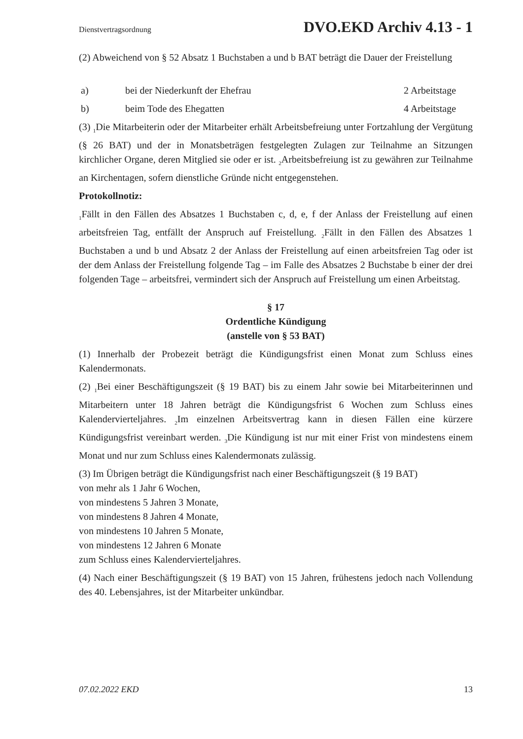Dienstvertragsordnung DVO.EKD Archiv 4.13 - 1
(2) Abweichend von § 52 Absatz 1 Buchstaben a und b BAT beträgt die Dauer der Freistellung
a) bei der Niederkunft der Ehefrau 2 Arbeitstage
b) beim Tode des Ehegatten 4 Arbeitstage
(3) <sub>1</sub>Die Mitarbeiterin oder der Mitarbeiter erhält Arbeitsbefreiung unter Fortzahlung der Vergütung (§ 26 BAT) und der in Monatsbeträgen festgelegten Zulagen zur Teilnahme an Sitzungen kirchlicher Organe, deren Mitglied sie oder er ist. <sub>2</sub>Arbeitsbefreiung ist zu gewähren zur Teilnahme an Kirchentagen, sofern dienstliche Gründe nicht entgegenstehen.
Protokollnotiz:
<sub>1</sub>Fällt in den Fällen des Absatzes 1 Buchstaben c, d, e, f der Anlass der Freistellung auf einen arbeitsfreien Tag, entfällt der Anspruch auf Freistellung. <sub>2</sub>Fällt in den Fällen des Absatzes 1 Buchstaben a und b und Absatz 2 der Anlass der Freistellung auf einen arbeitsfreien Tag oder ist der dem Anlass der Freistellung folgende Tag – im Falle des Absatzes 2 Buchstabe b einer der drei folgenden Tage – arbeitsfrei, vermindert sich der Anspruch auf Freistellung um einen Arbeitstag.
§ 17
Ordentliche Kündigung
(anstelle von § 53 BAT)
(1) Innerhalb der Probezeit beträgt die Kündigungsfrist einen Monat zum Schluss eines Kalendermonats.
(2) <sub>1</sub>Bei einer Beschäftigungszeit (§ 19 BAT) bis zu einem Jahr sowie bei Mitarbeiterinnen und Mitarbeitern unter 18 Jahren beträgt die Kündigungsfrist 6 Wochen zum Schluss eines Kalendervierteljahres. <sub>2</sub>Im einzelnen Arbeitsvertrag kann in diesen Fällen eine kürzere Kündigungsfrist vereinbart werden. <sub>3</sub>Die Kündigung ist nur mit einer Frist von mindestens einem Monat und nur zum Schluss eines Kalendermonats zulässig.
(3) Im Übrigen beträgt die Kündigungsfrist nach einer Beschäftigungszeit (§ 19 BAT)
von mehr als 1 Jahr 6 Wochen,
von mindestens 5 Jahren 3 Monate,
von mindestens 8 Jahren 4 Monate,
von mindestens 10 Jahren 5 Monate,
von mindestens 12 Jahren 6 Monate
zum Schluss eines Kalendervierteljahres.
(4) Nach einer Beschäftigungszeit (§ 19 BAT) von 15 Jahren, frühestens jedoch nach Vollendung des 40. Lebensjahres, ist der Mitarbeiter unkündbar.
07.02.2022 EKD 13